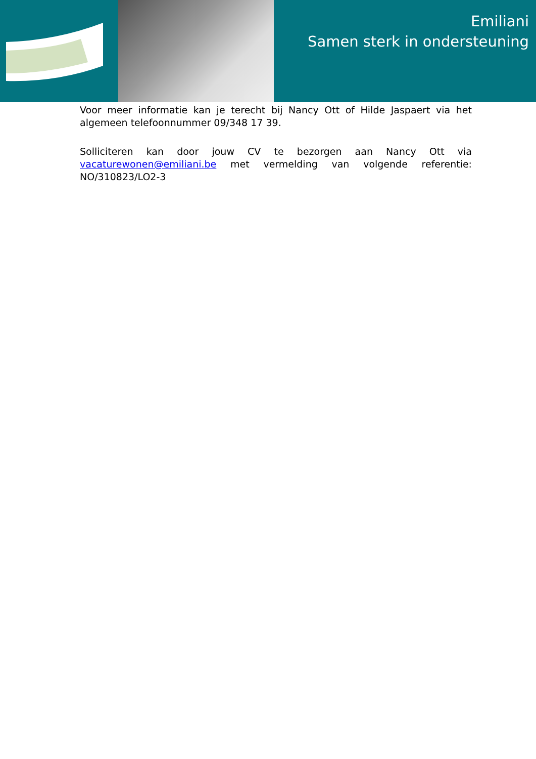Emiliani
Samen sterk in ondersteuning
Voor meer informatie kan je terecht bij Nancy Ott of Hilde Jaspaert via het algemeen telefoonnummer 09/348 17 39.
Solliciteren kan door jouw CV te bezorgen aan Nancy Ott via vacaturewonen@emiliani.be met vermelding van volgende referentie: NO/310823/LO2-3